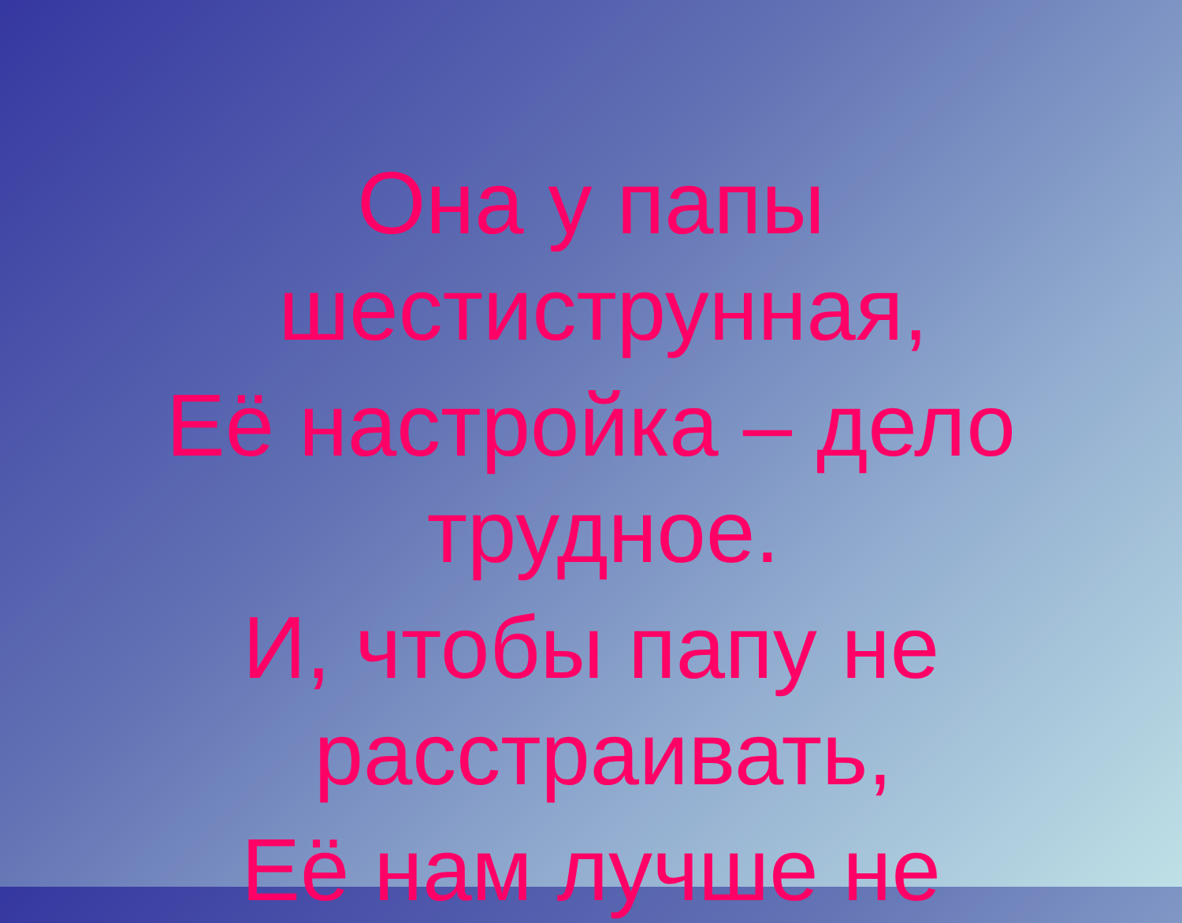Она у папы
шестиструнная,
Её настройка – дело
трудное.
И, чтобы папу не
расстраивать,
Её нам лучше не